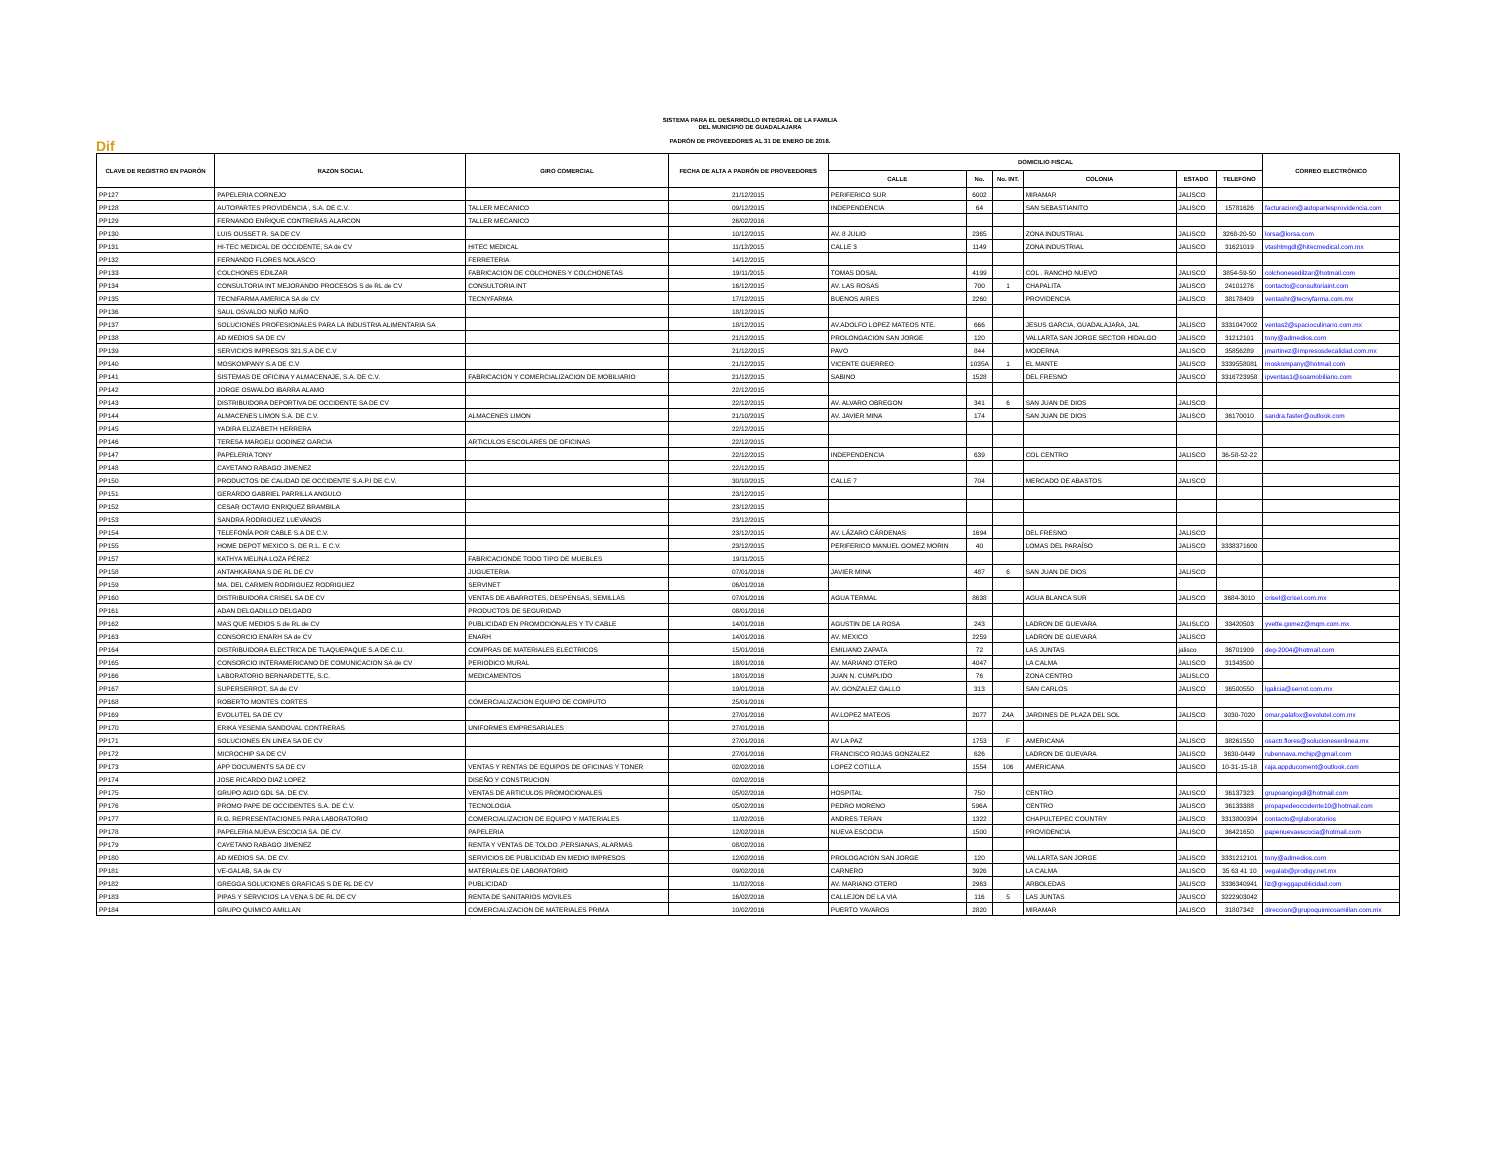Dif
SISTEMA PARA EL DESARROLLO INTEGRAL DE LA FAMILIA
DEL MUNICIPIO DE GUADALAJARA
PADRÓN DE PROVEEDORES AL 31 DE ENERO DE 2018.
| CLAVE DE REGISTRO EN PADRÓN | RAZON SOCIAL | GIRO COMERCIAL | FECHA DE ALTA A PADRÓN DE PROVEEDORES | DOMICILIO FISCAL | | | | | | CORREO ELECTRÓNICO |
| --- | --- | --- | --- | --- | --- | --- | --- | --- | --- | --- |
| | | | | CALLE | No. | No. INT. | COLONIA | ESTADO | TELEFONO | |
| PP127 | PAPELERIA CORNEJO | | 21/12/2015 | PERIFERICO SUR | 6002 | | MIRAMAR | JALISCO | | |
| PP128 | AUTOPARTES PROVIDENCIA , S.A. DE C.V. | TALLER MECANICO | 09/12/2015 | INDEPENDENCIA | 64 | | SAN SEBASTIANITO | JALISCO | 15781626 | facturacion@autopartesprovidencia.com |
| PP129 | FERNANDO ENRIQUE CONTRERAS ALARCON | TALLER MECANICO | 26/02/2016 | | | | | | | |
| PP130 | LUIS OUSSET R. SA DE CV | | 10/12/2015 | AV. 8 JULIO | 2365 | | ZONA INDUSTRIAL | JALISCO | 3268-20-50 | lorsa@lorsa.com |
| PP131 | HI-TEC MEDICAL DE OCCIDENTE, SA de CV | HITEC MEDICAL | 11/12/2015 | CALLE 3 | 1149 | | ZONA INDUSTRIAL | JALISCO | 31621019 | vtashtmgdl@hitecmedical.com.mx |
| PP132 | FERNANDO FLORES NOLASCO | FERRETERIA | 14/12/2015 | | | | | | | |
| PP133 | COLCHONES EDILZAR | FABRICACION DE COLCHONES Y COLCHONETAS | 19/11/2015 | TOMAS DOSAL | 4199 | | COL . RANCHO NUEVO | JALISCO | 3854-59-50 | colchonesedilzar@hotmail.com |
| PP134 | CONSULTORIA INT MEJORANDO PROCESOS S de RL de CV | CONSULTORIA INT | 16/12/2015 | AV. LAS ROSAS | 700 | 1 | CHAPALITA | JALISCO | 24101276 | contacto@consultoriaint.com |
| PP135 | TECNIFARMA AMERICA SA de CV | TECNYFARMA | 17/12/2015 | BUENOS AIRES | 2260 | | PROVIDENCIA | JALISCO | 38178409 | ventashr@tecnyfarma.com.mx |
| PP136 | SAUL OSVALDO NUÑO NUÑO | | 18/12/2015 | | | | | | | |
| PP137 | SOLUCIONES PROFESIONALES PARA LA INDUSTRIA ALIMENTARIA SA | | 18/12/2015 | AV.ADOLFO LOPEZ MATEOS NTE. | 666 | | JESUS GARCIA, GUADALAJARA, JAL | JALISCO | 3331047002 | ventas2@spacioculinario.com.mx |
| PP138 | AD MEDIOS SA DE CV | | 21/12/2015 | PROLONGACION SAN JORGE | 120 | | VALLARTA SAN JORGE SECTOR HIDALGO | JALISCO | 31212101 | tony@admedios.com |
| PP139 | SERVICIOS IMPRESOS 321,S.A DE C.V | | 21/12/2015 | PAVO | 844 | | MODERNA | JALISCO | 35856289 | jmartinez@impresosdecalidad.com.mx |
| PP140 | MOSKOMPANY S.A DE C.V | | 21/12/2015 | VICENTE GUERREO | 1035A | 1 | EL MANTE | JALISCO | 3339558081 | moskompany@hotmail.com |
| PP141 | SISTEMAS DE OFICINA Y ALMACENAJE, S.A. DE C.V. | FABRICACION Y COMERCIALIZACION DE MOBILIARIO | 21/12/2015 | SABINO | 1528 | | DEL FRESNO | JALISCO | 3316723958 | ipventas1@soamobiliario.com |
| PP142 | JORGE OSWALDO IBARRA ALAMO | | 22/12/2015 | | | | | | | |
| PP143 | DISTRIBUIDORA DEPORTIVA DE OCCIDENTE SA DE CV | | 22/12/2015 | AV. ALVARO OBREGON | 341 | 6 | SAN JUAN DE DIOS | JALISCO | | |
| PP144 | ALMACENES LIMON S.A. DE C.V. | ALMACENES LIMON | 21/10/2015 | AV. JAVIER MINA | 174 | | SAN JUAN DE DIOS | JALISCO | 36170010 | sandra.faster@outlook.com |
| PP145 | YADIRA ELIZABETH HERRERA | | 22/12/2015 | | | | | | | |
| PP146 | TERESA MARGELI GODINEZ GARCIA | ARTICULOS ESCOLARES DE OFICINAS | 22/12/2015 | | | | | | | |
| PP147 | PAPELERIA TONY | | 22/12/2015 | INDEPENDENCIA | 639 | | COL CENTRO | JALISCO | 36-58-52-22 | |
| PP148 | CAYETANO RABAGO JIMENEZ | | 22/12/2015 | | | | | | | |
| PP150 | PRODUCTOS DE CALIDAD DE OCCIDENTE S.A.P.I DE C.V. | | 30/10/2015 | CALLE 7 | 704 | | MERCADO DE ABASTOS | JALISCO | | |
| PP151 | GERARDO GABRIEL PARRILLA ANGULO | | 23/12/2015 | | | | | | | |
| PP152 | CESAR OCTAVIO ENRIQUEZ BRAMBILA | | 23/12/2015 | | | | | | | |
| PP153 | SANDRA RODRIGUEZ LUEVANOS | | 23/12/2015 | | | | | | | |
| PP154 | TELEFONÍA POR CABLE S.A DE C.V. | | 23/12/2015 | AV. LÁZARO CÁRDENAS | 1694 | | DEL FRESNO | JALISCO | | |
| PP155 | HOME DEPOT MEXICO S. DE R.L. E C.V. | | 23/12/2015 | PERIFERICO MANUEL GOMEZ MORIN | 40 | | LOMAS DEL PARAÍSO | JALISCO | 3338371600 | |
| PP157 | KATHYA MELINA LOZA PÉREZ | FABRICACIONDE TODO TIPO DE MUEBLES | 19/11/2015 | | | | | | | |
| PP158 | ANTAHKARANA S DE RL DE CV | JUGUETERIA | 07/01/2016 | JAVIER MINA | 487 | 6 | SAN JUAN DE DIOS | JALISCO | | |
| PP159 | MA. DEL CARMEN RODRIGUEZ RODRIGUEZ | SERVINET | 06/01/2016 | | | | | | | |
| PP160 | DISTRIBUIDORA CRISEL SA DE CV | VENTAS DE ABARROTES, DESPENSAS, SEMILLAS | 07/01/2016 | AGUA TERMAL | 8638 | | AGUA BLANCA SUR | JALISCO | 3684-3010 | crisel@crisel.com.mx |
| PP161 | ADAN DELGADILLO DELGADO | PRODUCTOS DE SEGURIDAD | 08/01/2016 | | | | | | | |
| PP162 | MAS QUE MEDIOS S de RL de CV | PUBLICIDAD EN PROMOCIONALES Y TV CABLE | 14/01/2016 | AGUSTIN DE LA ROSA | 243 | | LADRON DE GUEVARA | JALISLCO | 33420503 | yvette.gomez@mqm.com.mx |
| PP163 | CONSORCIO ENARH SA de CV | ENARH | 14/01/2016 | AV. MEXICO | 2259 | | LADRON DE GUEVARA | JALISCO | | |
| PP164 | DISTRIBUIDORA ELECTRICA DE TLAQUEPAQUE S.A DE C.U. | COMPRAS DE MATERIALES ELECTRICOS | 15/01/2016 | EMILIANO ZAPATA | 72 | | LAS JUNTAS | jalisco | 36701909 | deg-2004@hotmail.com |
| PP165 | CONSORCIO INTERAMERICANO DE COMUNICACION SA de CV | PERIODICO MURAL | 18/01/2016 | AV. MARIANO OTERO | 4047 | | LA CALMA | JALISCO | 31343500 | |
| PP166 | LABORATORIO BERNARDETTE, S.C. | MEDICAMENTOS | 18/01/2016 | JUAN N. CUMPLIDO | 76 | | ZONA CENTRO | JALISLCO | | |
| PP167 | SUPERSERROT, SA de CV | | 19/01/2016 | AV. GONZALEZ GALLO | 313 | | SAN CARLOS | JALISCO | 36500550 | lgalicia@serrot.com.mx |
| PP168 | ROBERTO MONTES CORTES | COMERCIALIZACION EQUIPO DE COMPUTO | 25/01/2016 | | | | | | | |
| PP169 | EVOLUTEL SA DE CV | | 27/01/2016 | AV.LOPEZ MATEOS | 2077 | Z4A | JARDINES DE PLAZA DEL SOL | JALISCO | 3030-7020 | omar.palafox@evolutel.com.mx |
| PP170 | ERIKA YESENIA SANDOVAL CONTRERAS | UNIFORMES EMPRESARIALES | 27/01/2016 | | | | | | | |
| PP171 | SOLUCIONES EN LINEA SA DE CV | | 27/01/2016 | AV LA PAZ | 1753 | F | AMERICANA | JALISCO | 38261550 | osactr.flores@solucionesenlinea.mx |
| PP172 | MICROCHIP SA DE CV | | 27/01/2016 | FRANCISCO ROJAS GONZALEZ | 626 | | LADRON DE GUEVARA | JALISCO | 3630-0449 | rubennava.mchip@gmail.com |
| PP173 | APP DOCUMENTS SA DE CV | VENTAS Y RENTAS DE EQUIPOS DE OFICINAS Y TONER | 02/02/2016 | LOPEZ COTILLA | 1554 | 106 | AMERICANA | JALISCO | 10-31-15-18 | raja.appducoment@outlook.com |
| PP174 | JOSE RICARDO DIAZ LOPEZ | DISEÑO Y CONSTRUCION | 02/02/2016 | | | | | | | |
| PP175 | GRUPO AGIO GDL SA. DE CV. | VENTAS DE ARTICULOS PROMOCIONALES | 05/02/2016 | HOSPITAL | 750 | | CENTRO | JALISCO | 36137323 | grupoangiogdl@hotmail.com |
| PP176 | PROMO PAPE DE OCCIDENTES S.A. DE C.V. | TECNOLOGIA | 05/02/2016 | PEDRO MORENO | 596A | | CENTRO | JALISCO | 36133388 | propapedeoccidente10@hotmail.com |
| PP177 | R.G. REPRESENTACIONES PARA LABORATORIO | COMERCIALIZACION DE EQUIPO Y MATERIALES | 11/02/2016 | ANDRES TERAN | 1322 | | CHAPULTEPEC COUNTRY | JALISCO | 3313800394 | contacto@rglaboratorios |
| PP178 | PAPELERIA NUEVA ESCOCIA SA. DE CV | PAPELERIA | 12/02/2016 | NUEVA ESCOCIA | 1500 | | PROVIDENCIA | JALISCO | 36421650 | papenuevaescocia@hotmail.com |
| PP179 | CAYETANO RABAGO JIMENEZ | RENTA Y VENTAS DE TOLDO ,PERSIANAS, ALARMAS | 08/02/2016 | | | | | | | |
| PP180 | AD MEDIOS SA. DE CV. | SERVICIOS DE PUBLICIDAD EN MEDIO IMPRESOS | 12/02/2016 | PROLOGACION SAN JORGE | 120 | | VALLARTA SAN JORGE | JALISCO | 3331212101 | tony@admedios.com |
| PP181 | VE-GALAB, SA de CV | MATERIALES DE LABORATORIO | 09/02/2016 | CARNERO | 3926 | | LA CALMA | JALISCO | 35 63 41 10 | vegalab@prodigy.net.mx |
| PP182 | GREGGA SOLUCIONES GRAFICAS S DE RL DE CV | PUBLICIDAD | 11/02/2016 | AV. MARIANO OTERO | 2963 | | ARBOLEDAS | JALISCO | 3336340941 | liz@greggapublicidad.com |
| PP183 | PIPAS Y SERVICIOS LA VENA S DE RL DE CV | RENTA DE SANITARIOS MOVILES | 16/02/2016 | CALLEJON DE LA VIA | 116 | 5 | LAS JUNTAS | JALISCO | 3222903042 | |
| PP184 | GRUPO QUIMICO AMILLAN | COMERCIALIZACION DE MATERIALES PRIMA | 10/02/2016 | PUERTO YAVAROS | 2820 | | MIRAMAR | JALISCO | 31807342 | direccion@grupoquimicoamillan.com.mx |